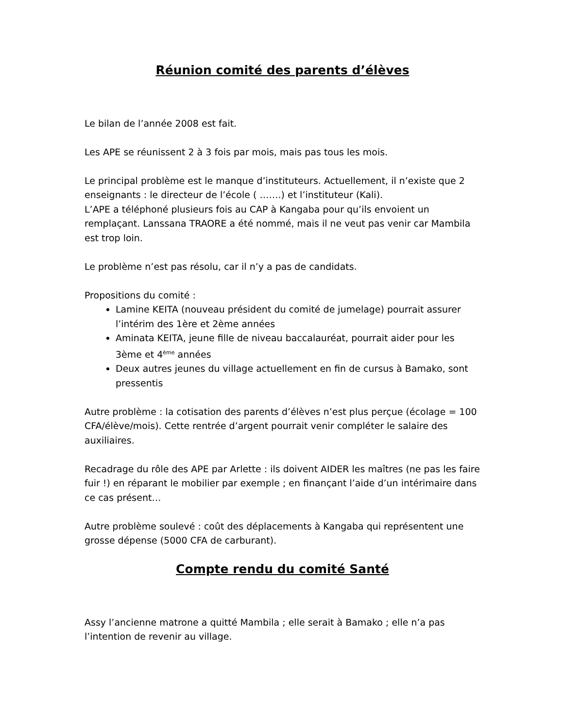Réunion comité des parents d’élèves
Le bilan de l’année 2008 est fait.
Les APE se réunissent 2 à 3 fois par mois, mais pas tous les mois.
Le principal problème est le manque d’instituteurs. Actuellement, il n’existe que 2 enseignants : le directeur de l’école ( …….) et l’instituteur (Kali).
L’APE a téléphoné plusieurs fois au CAP à Kangaba pour qu’ils envoient un remplaçant. Lanssana TRAORE a été nommé, mais il ne veut pas venir car Mambila est trop loin.
Le problème n’est pas résolu, car il n’y a pas de candidats.
Propositions du comité :
Lamine KEITA (nouveau président du comité de jumelage) pourrait assurer l’intérim des 1ère et 2ème années
Aminata KEITA, jeune fille de niveau baccalauréat, pourrait aider pour les 3ème et 4<sup>ème</sup> années
Deux autres jeunes du village actuellement en fin de cursus à Bamako, sont pressentis
Autre problème : la cotisation des parents d’élèves n’est plus perçue (écolage = 100 CFA/élève/mois). Cette rentrée d’argent pourrait venir compléter le salaire des auxiliaires.
Recadrage du rôle des APE par Arlette : ils doivent AIDER les maîtres (ne pas les faire fuir !) en réparant le mobilier par exemple ; en finançant l’aide d’un intérimaire dans ce cas présent…
Autre problème soulevé : coût des déplacements à Kangaba qui représentent une grosse dépense (5000 CFA de carburant).
Compte rendu du comité Santé
Assy l’ancienne matrone a quitté Mambila ; elle serait à Bamako ; elle n’a pas l’intention de revenir au village.